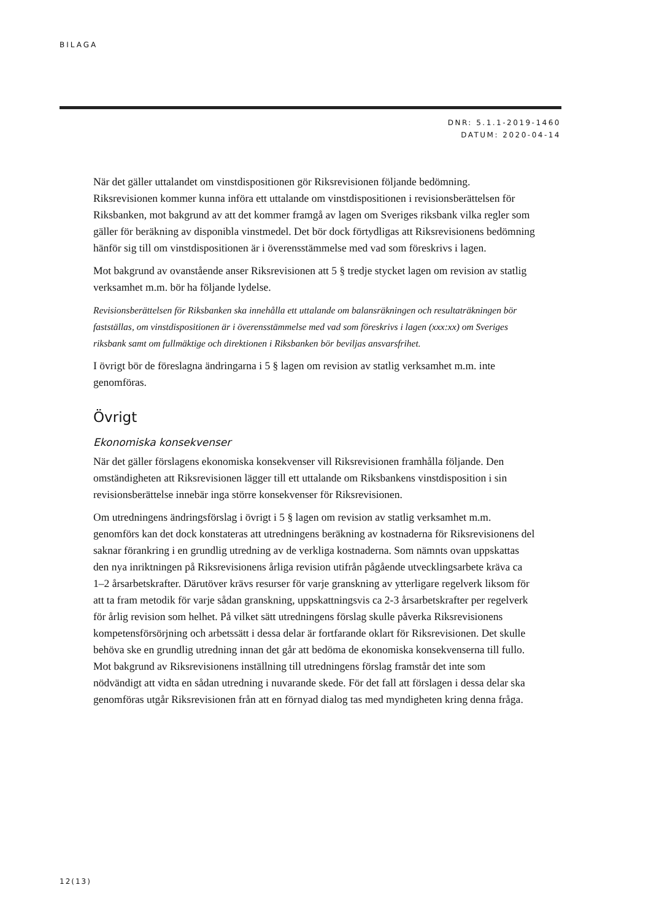BILAGA
DNR: 5.1.1-2019-1460
DATUM: 2020-04-14
När det gäller uttalandet om vinstdispositionen gör Riksrevisionen följande bedömning. Riksrevisionen kommer kunna införa ett uttalande om vinstdispositionen i revisionsberättelsen för Riksbanken, mot bakgrund av att det kommer framgå av lagen om Sveriges riksbank vilka regler som gäller för beräkning av disponibla vinstmedel. Det bör dock förtydligas att Riksrevisionens bedömning hänför sig till om vinstdispositionen är i överensstämmelse med vad som föreskrivs i lagen.
Mot bakgrund av ovanstående anser Riksrevisionen att 5 § tredje stycket lagen om revision av statlig verksamhet m.m. bör ha följande lydelse.
Revisionsberättelsen för Riksbanken ska innehålla ett uttalande om balansräkningen och resultaträkningen bör fastställas, om vinstdispositionen är i överensstämmelse med vad som föreskrivs i lagen (xxx:xx) om Sveriges riksbank samt om fullmäktige och direktionen i Riksbanken bör beviljas ansvarsfrihet.
I övrigt bör de föreslagna ändringarna i 5 § lagen om revision av statlig verksamhet m.m. inte genomföras.
Övrigt
Ekonomiska konsekvenser
När det gäller förslagens ekonomiska konsekvenser vill Riksrevisionen framhålla följande. Den omständigheten att Riksrevisionen lägger till ett uttalande om Riksbankens vinstdisposition i sin revisionsberättelse innebär inga större konsekvenser för Riksrevisionen.
Om utredningens ändringsförslag i övrigt i 5 § lagen om revision av statlig verksamhet m.m. genomförs kan det dock konstateras att utredningens beräkning av kostnaderna för Riksrevisionens del saknar förankring i en grundlig utredning av de verkliga kostnaderna. Som nämnts ovan uppskattas den nya inriktningen på Riksrevisionens årliga revision utifrån pågående utvecklingsarbete kräva ca 1–2 årsarbetskrafter. Därutöver krävs resurser för varje granskning av ytterligare regelverk liksom för att ta fram metodik för varje sådan granskning, uppskattningsvis ca 2-3 årsarbetskrafter per regelverk för årlig revision som helhet. På vilket sätt utredningens förslag skulle påverka Riksrevisionens kompetensförsörjning och arbetssätt i dessa delar är fortfarande oklart för Riksrevisionen. Det skulle behöva ske en grundlig utredning innan det går att bedöma de ekonomiska konsekvenserna till fullo. Mot bakgrund av Riksrevisionens inställning till utredningens förslag framstår det inte som nödvändigt att vidta en sådan utredning i nuvarande skede. För det fall att förslagen i dessa delar ska genomföras utgår Riksrevisionen från att en förnyad dialog tas med myndigheten kring denna fråga.
12(13)